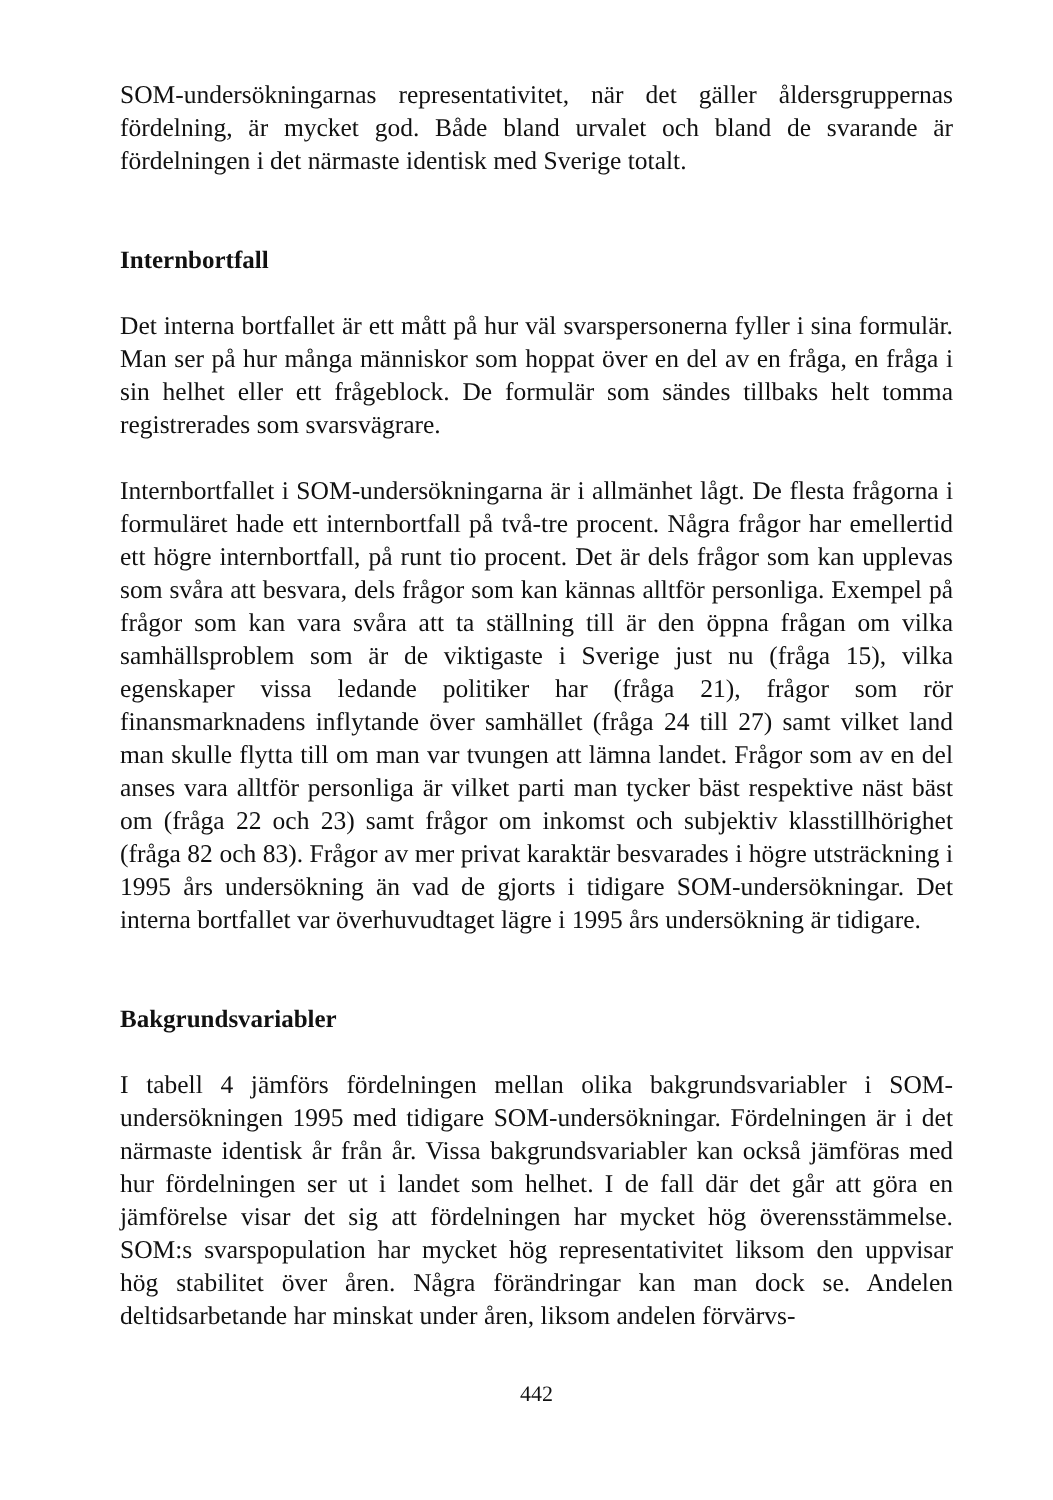SOM-undersökningarnas representativitet, när det gäller åldersgruppernas fördelning, är mycket god. Både bland urvalet och bland de svarande är fördelningen i det närmaste identisk med Sverige totalt.
Internbortfall
Det interna bortfallet är ett mått på hur väl svarspersonerna fyller i sina formulär. Man ser på hur många människor som hoppat över en del av en fråga, en fråga i sin helhet eller ett frågeblock. De formulär som sändes tillbaks helt tomma registrerades som svarsvägrare.
Internbortfallet i SOM-undersökningarna är i allmänhet lågt. De flesta frågorna i formuläret hade ett internbortfall på två-tre procent. Några frågor har emellertid ett högre internbortfall, på runt tio procent. Det är dels frågor som kan upplevas som svåra att besvara, dels frågor som kan kännas alltför personliga. Exempel på frågor som kan vara svåra att ta ställning till är den öppna frågan om vilka samhällsproblem som är de viktigaste i Sverige just nu (fråga 15), vilka egenskaper vissa ledande politiker har (fråga 21), frågor som rör finansmarknadens inflytande över samhället (fråga 24 till 27) samt vilket land man skulle flytta till om man var tvungen att lämna landet. Frågor som av en del anses vara alltför personliga är vilket parti man tycker bäst respektive näst bäst om (fråga 22 och 23) samt frågor om inkomst och subjektiv klasstillhörighet (fråga 82 och 83). Frågor av mer privat karaktär besvarades i högre utsträckning i 1995 års undersökning än vad de gjorts i tidigare SOM-undersökningar. Det interna bortfallet var överhuvudtaget lägre i 1995 års undersökning är tidigare.
Bakgrundsvariabler
I tabell 4 jämförs fördelningen mellan olika bakgrundsvariabler i SOM-undersökningen 1995 med tidigare SOM-undersökningar. Fördelningen är i det närmaste identisk år från år. Vissa bakgrundsvariabler kan också jämföras med hur fördelningen ser ut i landet som helhet. I de fall där det går att göra en jämförelse visar det sig att fördelningen har mycket hög överensstämmelse. SOM:s svarspopulation har mycket hög representativitet liksom den uppvisar hög stabilitet över åren. Några förändringar kan man dock se. Andelen deltidsarbetande har minskat under åren, liksom andelen förvärvs-
442